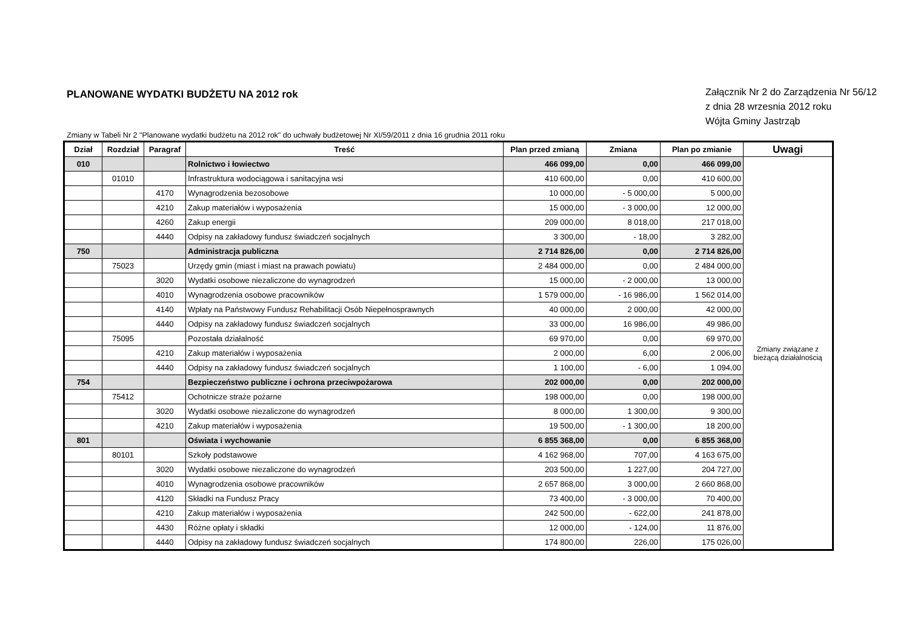PLANOWANE WYDATKI BUDŻETU NA 2012 rok
Załącznik Nr 2 do Zarządzenia Nr 56/12
z dnia 28 wrzesnia 2012 roku
Wójta Gminy Jastrząb
Zmiany w Tabeli Nr 2 "Planowane wydatki budżetu na 2012 rok" do uchwały budżetowej Nr XI/59/2011 z dnia 16 grudnia 2011 roku
| Dział | Rozdział | Paragraf | Treść | Plan przed zmianą | Zmiana | Plan po zmianie | Uwagi |
| --- | --- | --- | --- | --- | --- | --- | --- |
| 010 | | | Rolnictwo i łowiectwo | 466 099,00 | 0,00 | 466 099,00 | Zmiany związane z bieżącą działalnością |
| | 01010 | | Infrastruktura wodociągowa i sanitacyjna wsi | 410 600,00 | 0,00 | 410 600,00 | |
| | | 4170 | Wynagrodzenia bezosobowe | 10 000,00 | - 5 000,00 | 5 000,00 | |
| | | 4210 | Zakup materiałów i wyposażenia | 15 000,00 | - 3 000,00 | 12 000,00 | |
| | | 4260 | Zakup energii | 209 000,00 | 8 018,00 | 217 018,00 | |
| | | 4440 | Odpisy na zakładowy fundusz świadczeń socjalnych | 3 300,00 | - 18,00 | 3 282,00 | |
| 750 | | | Administracja publiczna | 2 714 826,00 | 0,00 | 2 714 826,00 | |
| | 75023 | | Urzędy gmin (miast i miast na prawach powiatu) | 2 484 000,00 | 0,00 | 2 484 000,00 | |
| | | 3020 | Wydatki osobowe niezaliczone do wynagrodzeń | 15 000,00 | - 2 000,00 | 13 000,00 | |
| | | 4010 | Wynagrodzenia osobowe pracowników | 1 579 000,00 | - 16 986,00 | 1 562 014,00 | |
| | | 4140 | Wpłaty na Państwowy Fundusz Rehabilitacji Osób Niepełnosprawnych | 40 000,00 | 2 000,00 | 42 000,00 | |
| | | 4440 | Odpisy na zakładowy fundusz świadczeń socjalnych | 33 000,00 | 16 986,00 | 49 986,00 | |
| | 75095 | | Pozostała działalność | 69 970,00 | 0,00 | 69 970,00 | |
| | | 4210 | Zakup materiałów i wyposażenia | 2 000,00 | 6,00 | 2 006,00 | |
| | | 4440 | Odpisy na zakładowy fundusz świadczeń socjalnych | 1 100,00 | - 6,00 | 1 094,00 | |
| 754 | | | Bezpieczeństwo publiczne i ochrona przeciwpożarowa | 202 000,00 | 0,00 | 202 000,00 | |
| | 75412 | | Ochotnicze straże pożarne | 198 000,00 | 0,00 | 198 000,00 | |
| | | 3020 | Wydatki osobowe niezaliczone do wynagrodzeń | 8 000,00 | 1 300,00 | 9 300,00 | |
| | | 4210 | Zakup materiałów i wyposażenia | 19 500,00 | - 1 300,00 | 18 200,00 | |
| 801 | | | Oświata i wychowanie | 6 855 368,00 | 0,00 | 6 855 368,00 | |
| | 80101 | | Szkoły podstawowe | 4 162 968,00 | 707,00 | 4 163 675,00 | |
| | | 3020 | Wydatki osobowe niezaliczone do wynagrodzeń | 203 500,00 | 1 227,00 | 204 727,00 | |
| | | 4010 | Wynagrodzenia osobowe pracowników | 2 657 868,00 | 3 000,00 | 2 660 868,00 | |
| | | 4120 | Składki na Fundusz Pracy | 73 400,00 | - 3 000,00 | 70 400,00 | |
| | | 4210 | Zakup materiałów i wyposażenia | 242 500,00 | - 622,00 | 241 878,00 | |
| | | 4430 | Różne opłaty i składki | 12 000,00 | - 124,00 | 11 876,00 | |
| | | 4440 | Odpisy na zakładowy fundusz świadczeń socjalnych | 174 800,00 | 226,00 | 175 026,00 | |